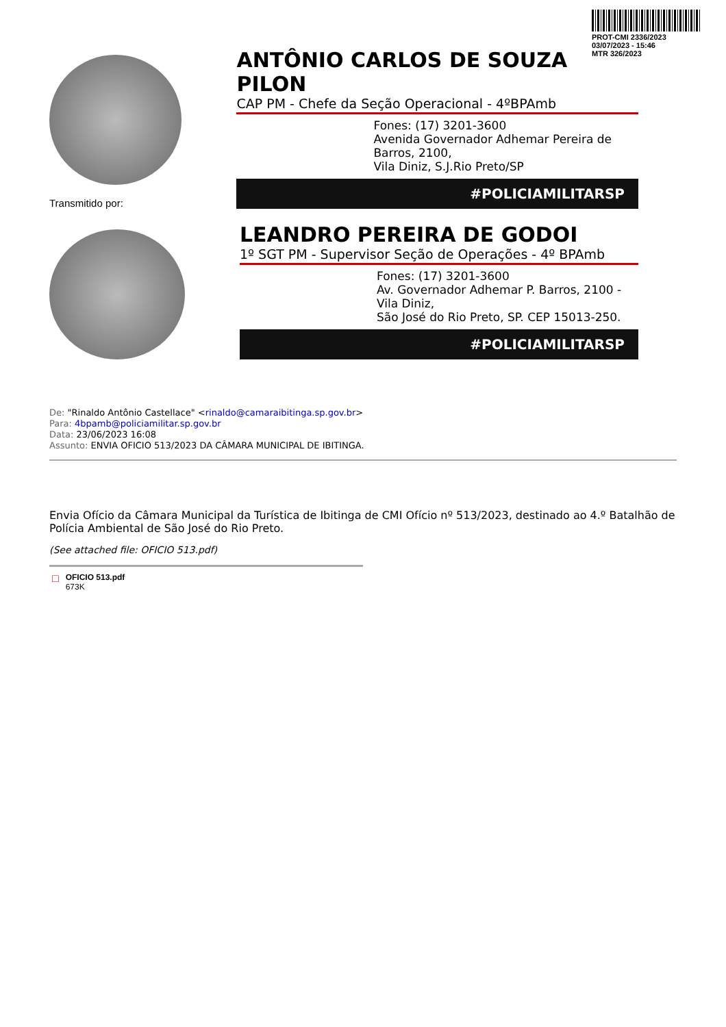PROT-CMI 2336/2023
03/07/2023 - 15:46
MTR 326/2023
ANTÔNIO CARLOS DE SOUZA PILON
CAP PM - Chefe da Seção Operacional - 4ºBPAmb
Fones: (17) 3201-3600
Avenida Governador Adhemar Pereira de Barros, 2100,
Vila Diniz, S.J.Rio Preto/SP
#POLICIAMILITARSP
Transmitido por:
LEANDRO PEREIRA DE GODOI
1º SGT PM - Supervisor Seção de Operações - 4º BPAmb
Fones: (17) 3201-3600
Av. Governador Adhemar P. Barros, 2100 - Vila Diniz,
São José do Rio Preto, SP. CEP 15013-250.
#POLICIAMILITARSP
De: "Rinaldo Antônio Castellace" <rinaldo@camaraibitinga.sp.gov.br>
Para: 4bpamb@policiamilitar.sp.gov.br
Data: 23/06/2023 16:08
Assunto: ENVIA OFICIO 513/2023 DA CÂMARA MUNICIPAL DE IBITINGA.
Envia Ofício da Câmara Municipal da Turística de Ibitinga de CMI Ofício nº 513/2023, destinado ao 4.º Batalhão de Polícia Ambiental de São José do Rio Preto.
(See attached file: OFICIO 513.pdf)
□
OFICIO 513.pdf
673K